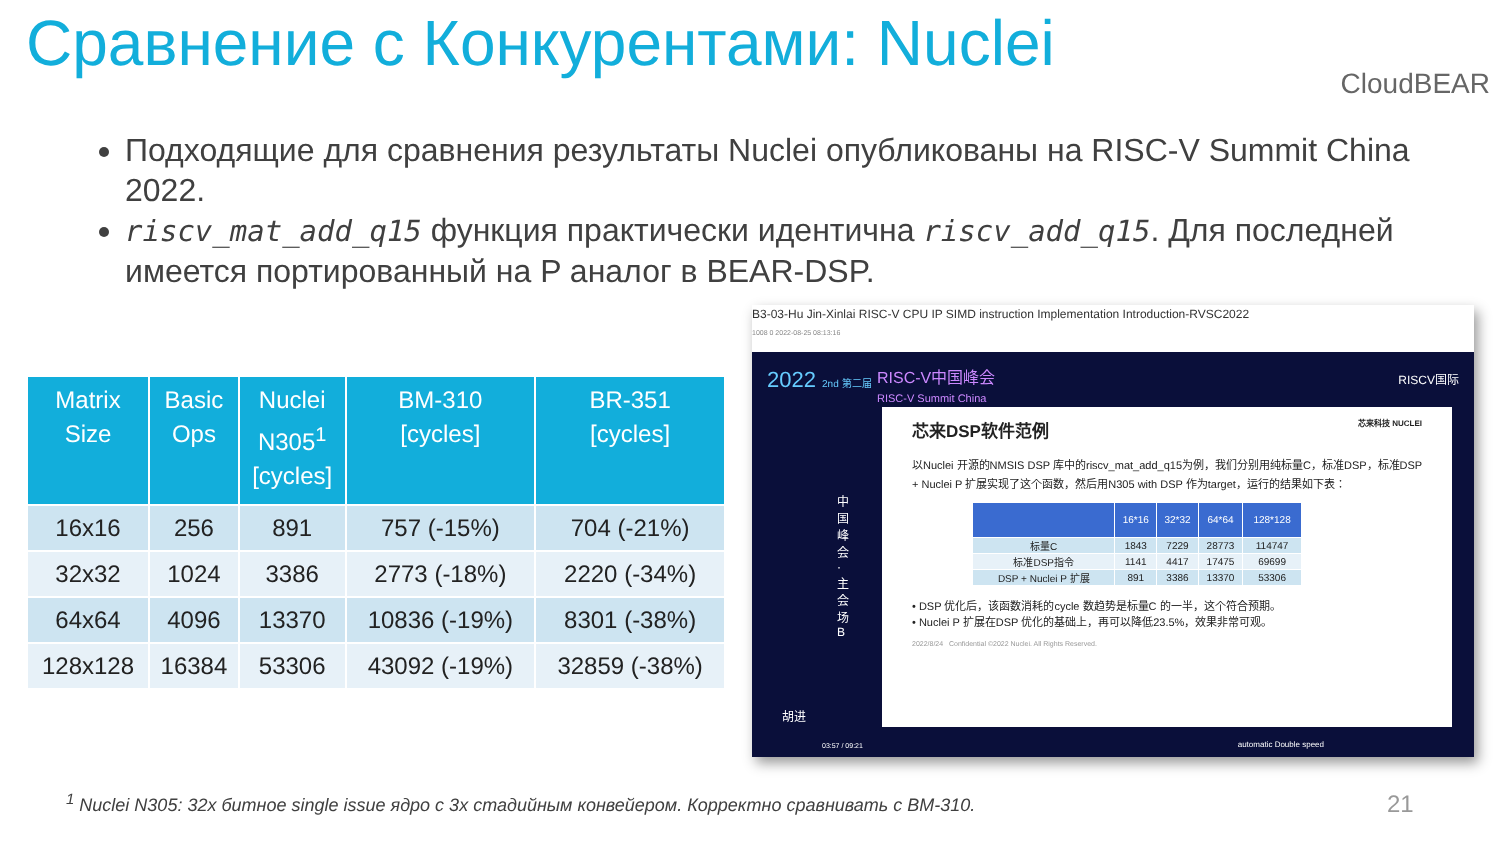Сравнение с Конкурентами: Nuclei
CloudBEAR
Подходящие для сравнения результаты Nuclei опубликованы на RISC-V Summit China 2022.
riscv_mat_add_q15 функция практически идентична riscv_add_q15. Для последней имеется портированный на P аналог в BEAR-DSP.
| Matrix Size | Basic Ops | Nuclei N305<sup>1</sup> [cycles] | BM-310 [cycles] | BR-351 [cycles] |
| --- | --- | --- | --- | --- |
| 16x16 | 256 | 891 | 757 (-15%) | 704 (-21%) |
| 32x32 | 1024 | 3386 | 2773 (-18%) | 2220 (-34%) |
| 64x64 | 4096 | 13370 | 10836 (-19%) | 8301 (-38%) |
| 128x128 | 16384 | 53306 | 43092 (-19%) | 32859 (-38%) |
B3-03-Hu Jin-Xinlai RISC-V CPU IP SIMD instruction Implementation Introduction-RVSC2022
1008 0 2022-08-25 08:13:16
2022 2nd 第二届
RISC-V中国峰会
RISC-V Summit China
RISCV国际
中国峰会·主会场B
芯来DSP软件范例 芯来科技 NUCLEI
以Nuclei 开源的NMSIS DSP 库中的riscv_mat_add_q15为例，我们分别用纯标量C，标准DSP，标准DSP + Nuclei P 扩展实现了这个函数，然后用N305 with DSP 作为target，运行的结果如下表：
| | 16*16 | 32*32 | 64*64 | 128*128 |
| --- | --- | --- | --- | --- |
| 标量C | 1843 | 7229 | 28773 | 114747 |
| 标准DSP指令 | 1141 | 4417 | 17475 | 69699 |
| DSP + Nuclei P 扩展 | 891 | 3386 | 13370 | 53306 |
• DSP 优化后，该函数消耗的cycle 数趋势是标量C 的一半，这个符合预期。
• Nuclei P 扩展在DSP 优化的基础上，再可以降低23.5%，效果非常可观。
2022/8/24 Confidential ©2022 Nuclei. All Rights Reserved.
胡进
03:57 / 09:21 automatic Double speed
<sup>1</sup> Nuclei N305: 32x битное single issue ядро с 3x стадийным конвейером. Корректно сравнивать с BM-310.
21